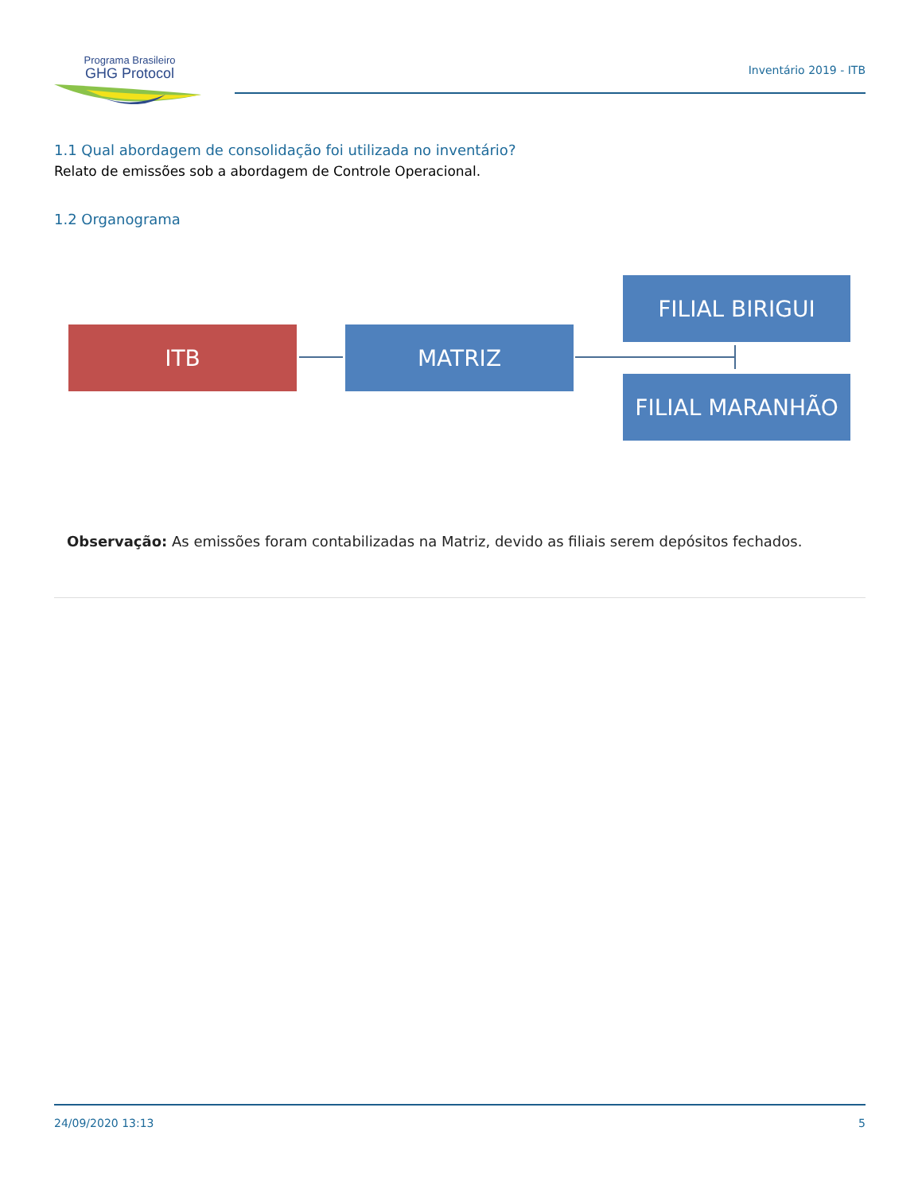Programa Brasileiro
GHG Protocol
Inventário 2019 - ITB
1.1 Qual abordagem de consolidação foi utilizada no inventário?
Relato de emissões sob a abordagem de Controle Operacional.
1.2 Organograma
ITB MATRIZ
FILIAL BIRIGUI
FILIAL MARANHÃO
Observação: As emissões foram contabilizadas na Matriz, devido as filiais serem depósitos fechados.
24/09/2020 13:13 5